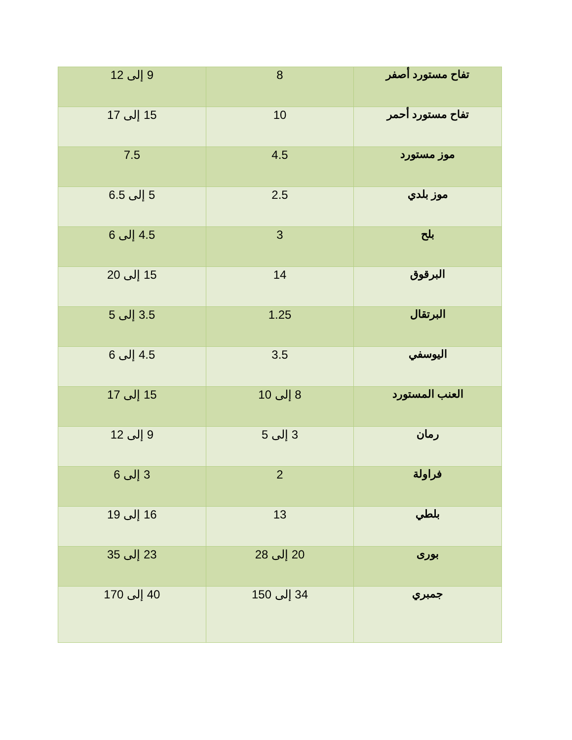| تفاح مستورد أصفر | 8 | 9 إلى 12 |
| تفاح مستورد أحمر | 10 | 15 إلى 17 |
| موز مستورد | 4.5 | 7.5 |
| موز بلدي | 2.5 | 5 إلى 6.5 |
| بلح | 3 | 4.5 إلى 6 |
| البرقوق | 14 | 15 إلى 20 |
| البرتقال | 1.25 | 3.5 إلى 5 |
| اليوسفي | 3.5 | 4.5 إلى 6 |
| العنب المستورد | 8 إلى 10 | 15 إلى 17 |
| رمان | 3 إلى 5 | 9 إلى 12 |
| فراولة | 2 | 3 إلى 6 |
| بلطي | 13 | 16 إلى 19 |
| بورى | 20 إلى 28 | 23 إلى 35 |
| جمبري | 34 إلى 150 | 40 إلى 170 |